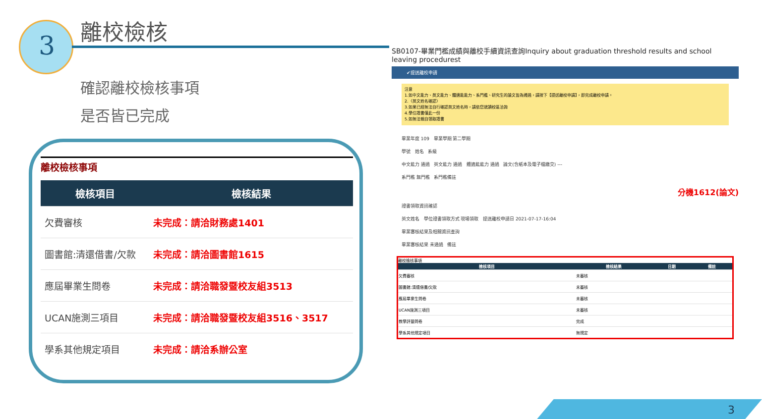3
離校檢核
確認離校檢核事項
是否皆已完成
離校檢核事項
| 檢核項目 | 檢核結果 |
| --- | --- |
| 欠費審核 | 未完成：請洽財務處1401 |
| 圖書館:清還借書/欠款 | 未完成：請洽圖書館1615 |
| 應屆畢業生問卷 | 未完成：請洽職發暨校友組3513 |
| UCAN施測三項目 | 未完成：請洽職發暨校友組3516、3517 |
| 學系其他規定項目 | 未完成：請洽系辦公室 |
SB0107-畢業門檻成績與離校手續資訊查詢Inquiry about graduation threshold results and school leaving procedurest
✔提送離校申請
注意
1.如中文能力、英文能力、體適能能力、系門檻、研究生的論文皆為通過，請按下【提送離校申請】，即完成離校申請。
2.〈英文姓名確認〉
3.如果已經無法自行確認英文姓名時，請依您就讀校區洽詢
4.學位證書僅此一份
5.如無法親自領取證書
畢業年度 109 畢業學期 第二學期
學號 姓名 系級
中文能力 通過 英文能力 通過 體適能能力 通過 論文(含紙本及電子檔繳交) ---
系門檻 無門檻 系門檻備註
分機1612(論文)
證書領取資訊確認
英文姓名 學位證書領取方式 現場領取 提送離校申請日 2021-07-17-16:04
畢業審核結果及相關資訊查詢
畢業審核結果 未通過 備註
離校檢核事項
| 檢核項目 | 檢核結果 | 日期 | 備註 |
| --- | --- | --- | --- |
| 欠費審核 | 未審核 | | |
| 圖書館:清還借書/欠款 | 未審核 | | |
| 應屆畢業生問卷 | 未審核 | | |
| UCAN施測三項目 | 未審核 | | |
| 教學評量問卷 | 完成 | | |
| 學系其他規定項目 | 無規定 | | |
3